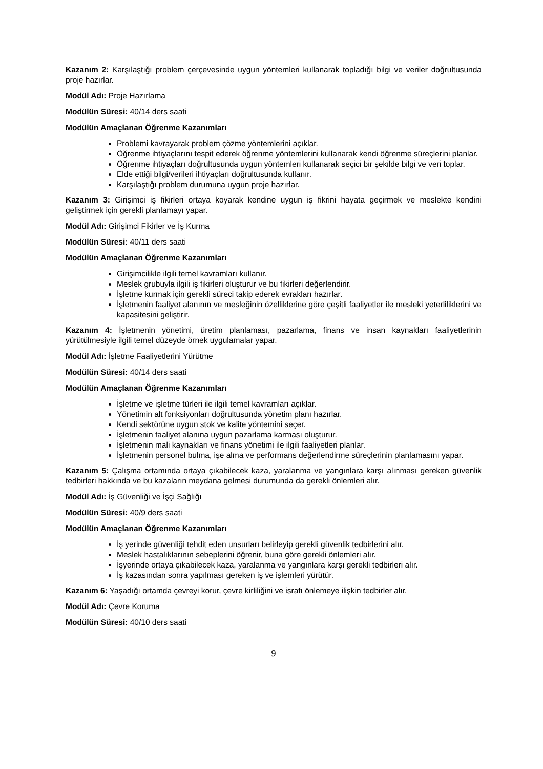Kazanım 2: Karşılaştığı problem çerçevesinde uygun yöntemleri kullanarak topladığı bilgi ve veriler doğrultusunda proje hazırlar.
Modül Adı: Proje Hazırlama
Modülün Süresi: 40/14 ders saati
Modülün Amaçlanan Öğrenme Kazanımları
Problemi kavrayarak problem çözme yöntemlerini açıklar.
Öğrenme ihtiyaçlarını tespit ederek öğrenme yöntemlerini kullanarak kendi öğrenme süreçlerini planlar.
Öğrenme ihtiyaçları doğrultusunda uygun yöntemleri kullanarak seçici bir şekilde bilgi ve veri toplar.
Elde ettiği bilgi/verileri ihtiyaçları doğrultusunda kullanır.
Karşılaştığı problem durumuna uygun proje hazırlar.
Kazanım 3: Girişimci iş fikirleri ortaya koyarak kendine uygun iş fikrini hayata geçirmek ve meslekte kendini geliştirmek için gerekli planlamayı yapar.
Modül Adı: Girişimci Fikirler ve İş Kurma
Modülün Süresi: 40/11 ders saati
Modülün Amaçlanan Öğrenme Kazanımları
Girişimcilikle ilgili temel kavramları kullanır.
Meslek grubuyla ilgili iş fikirleri oluşturur ve bu fikirleri değerlendirir.
İşletme kurmak için gerekli süreci takip ederek evrakları hazırlar.
İşletmenin faaliyet alanının ve mesleğinin özelliklerine göre çeşitli faaliyetler ile mesleki yeterliliklerini ve kapasitesini geliştirir.
Kazanım 4: İşletmenin yönetimi, üretim planlaması, pazarlama, finans ve insan kaynakları faaliyetlerinin yürütülmesiyle ilgili temel düzeyde örnek uygulamalar yapar.
Modül Adı: İşletme Faaliyetlerini Yürütme
Modülün Süresi: 40/14 ders saati
Modülün Amaçlanan Öğrenme Kazanımları
İşletme ve işletme türleri ile ilgili temel kavramları açıklar.
Yönetimin alt fonksiyonları doğrultusunda yönetim planı hazırlar.
Kendi sektörüne uygun stok ve kalite yöntemini seçer.
İşletmenin faaliyet alanına uygun pazarlama karması oluşturur.
İşletmenin mali kaynakları ve finans yönetimi ile ilgili faaliyetleri planlar.
İşletmenin personel bulma, işe alma ve performans değerlendirme süreçlerinin planlamasını yapar.
Kazanım 5: Çalışma ortamında ortaya çıkabilecek kaza, yaralanma ve yangınlara karşı alınması gereken güvenlik tedbirleri hakkında ve bu kazaların meydana gelmesi durumunda da gerekli önlemleri alır.
Modül Adı: İş Güvenliği ve İşçi Sağlığı
Modülün Süresi: 40/9 ders saati
Modülün Amaçlanan Öğrenme Kazanımları
İş yerinde güvenliği tehdit eden unsurları belirleyip gerekli güvenlik tedbirlerini alır.
Meslek hastalıklarının sebeplerini öğrenir, buna göre gerekli önlemleri alır.
İşyerinde ortaya çıkabilecek kaza, yaralanma ve yangınlara karşı gerekli tedbirleri alır.
İş kazasından sonra yapılması gereken iş ve işlemleri yürütür.
Kazanım 6: Yaşadığı ortamda çevreyi korur, çevre kirliliğini ve israfı önlemeye ilişkin tedbirler alır.
Modül Adı: Çevre Koruma
Modülün Süresi: 40/10 ders saati
9